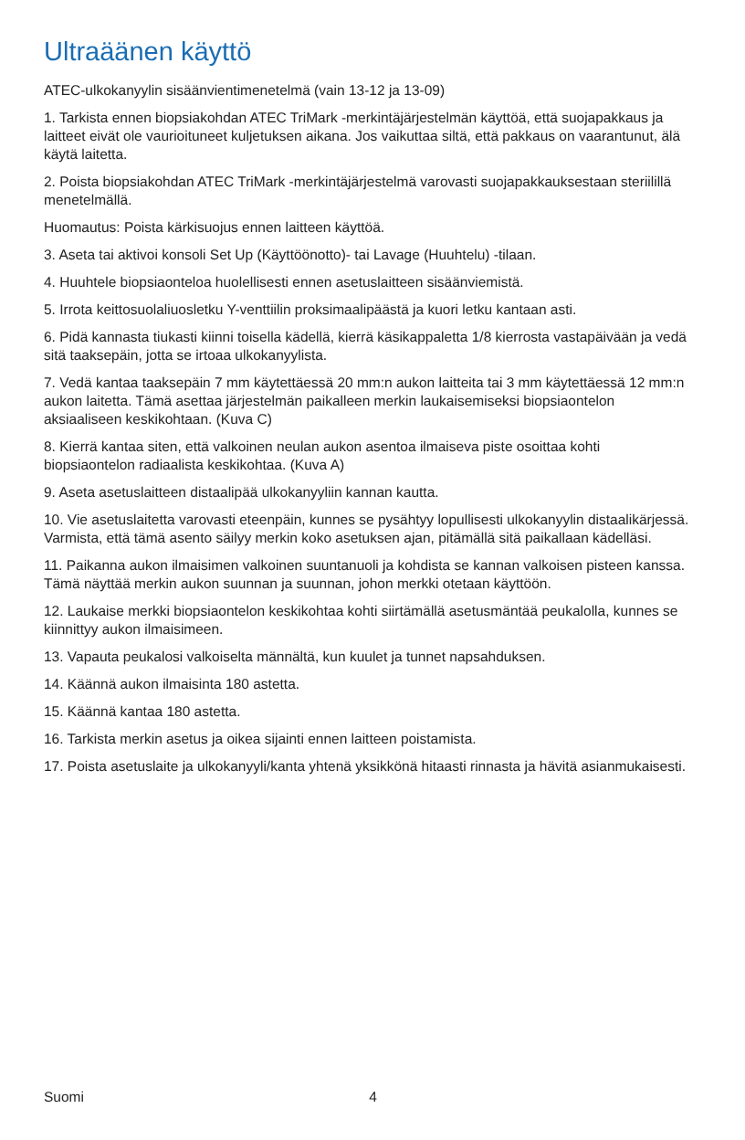Ultraäänen käyttö
ATEC-ulkokanyylin sisäänvientimenetelmä (vain 13-12 ja 13-09)
1. Tarkista ennen biopsiakohdan ATEC TriMark -merkintäjärjestelmän käyttöä, että suojapakkaus ja laitteet eivät ole vaurioituneet kuljetuksen aikana. Jos vaikuttaa siltä, että pakkaus on vaarantunut, älä käytä laitetta.
2. Poista biopsiakohdan ATEC TriMark -merkintäjärjestelmä varovasti suojapakkauksestaan steriilillä menetelmällä.
Huomautus: Poista kärkisuojus ennen laitteen käyttöä.
3. Aseta tai aktivoi konsoli Set Up (Käyttöönotto)- tai Lavage (Huuhtelu) -tilaan.
4. Huuhtele biopsiaonteloa huolellisesti ennen asetuslaitteen sisäänviemistä.
5. Irrota keittosuolaliuosletku Y-venttiilin proksimaalipäästä ja kuori letku kantaan asti.
6. Pidä kannasta tiukasti kiinni toisella kädellä, kierrä käsikappaletta 1/8 kierrosta vastapäivään ja vedä sitä taaksepäin, jotta se irtoaa ulkokanyylista.
7. Vedä kantaa taaksepäin 7 mm käytettäessä 20 mm:n aukon laitteita tai 3 mm käytettäessä 12 mm:n aukon laitetta. Tämä asettaa järjestelmän paikalleen merkin laukaisemiseksi biopsiaontelon aksiaaliseen keskikohtaan. (Kuva C)
8. Kierrä kantaa siten, että valkoinen neulan aukon asentoa ilmaiseva piste osoittaa kohti biopsiaontelon radiaalista keskikohtaa. (Kuva A)
9. Aseta asetuslaitteen distaalipää ulkokanyyliin kannan kautta.
10. Vie asetuslaitetta varovasti eteenpäin, kunnes se pysähtyy lopullisesti ulkokanyylin distaalikärjessä. Varmista, että tämä asento säilyy merkin koko asetuksen ajan, pitämällä sitä paikallaan kädelläsi.
11. Paikanna aukon ilmaisimen valkoinen suuntanuoli ja kohdista se kannan valkoisen pisteen kanssa. Tämä näyttää merkin aukon suunnan ja suunnan, johon merkki otetaan käyttöön.
12. Laukaise merkki biopsiaontelon keskikohtaa kohti siirtämällä asetusmäntää peukalolla, kunnes se kiinnittyy aukon ilmaisimeen.
13. Vapauta peukalosi valkoiselta männältä, kun kuulet ja tunnet napsahduksen.
14. Käännä aukon ilmaisinta 180 astetta.
15. Käännä kantaa 180 astetta.
16. Tarkista merkin asetus ja oikea sijainti ennen laitteen poistamista.
17. Poista asetuslaite ja ulkokanyyli/kanta yhtenä yksikkönä hitaasti rinnasta ja hävitä asianmukaisesti.
Suomi 4